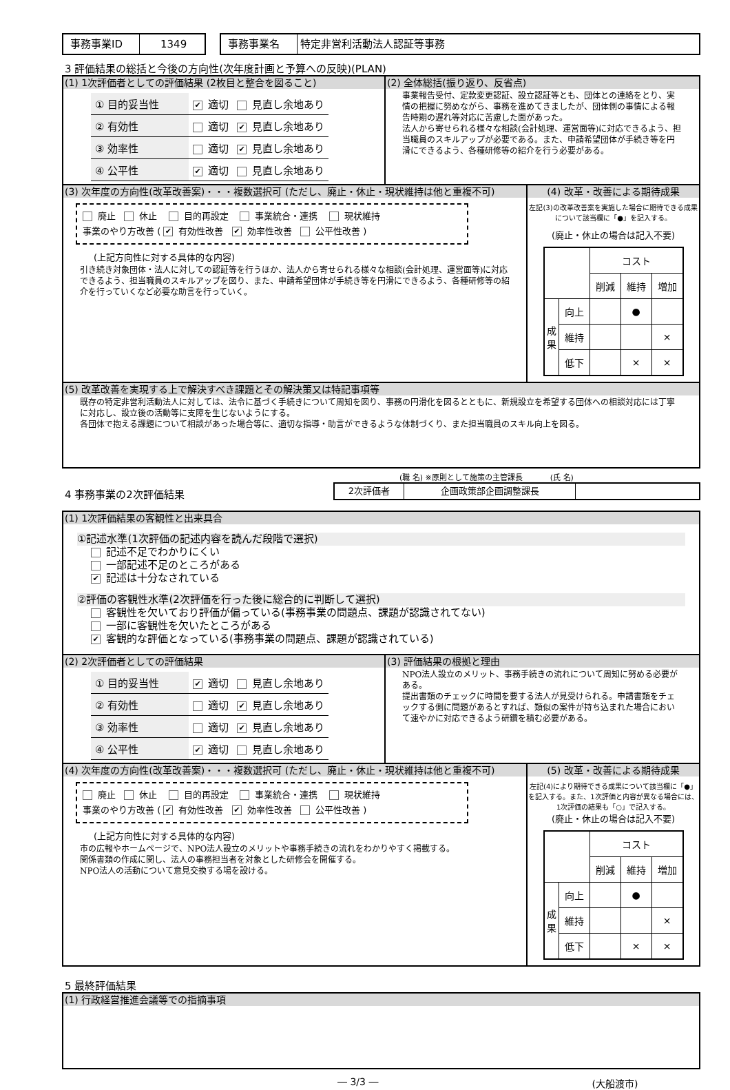事務事業ID 1349 事務事業名 特定非営利活動法人認証等事務
3 評価結果の総括と今後の方向性(次年度計画と予算への反映)(PLAN)
(1) 1次評価者としての評価結果 (2枚目と整合を図ること)
| ① 目的妥当性 | ✔ 適切 | 見直し余地あり |
| ② 有効性 | 適切 | ✔ 見直し余地あり |
| ③ 効率性 | 適切 | ✔ 見直し余地あり |
| ④ 公平性 | ✔ 適切 | 見直し余地あり |
(2) 全体総括(振り返り、反省点)
事業報告受付、定款変更認証、設立認証等とも、団体との連絡をとり、実情の把握に努めながら、事務を進めてきましたが、団体側の事情による報告時期の遅れ等対応に苦慮した面があった。
法人から寄せられる様々な相談(会計処理、運営面等)に対応できるよう、担当職員のスキルアップが必要である。また、申請希望団体が手続き等を円滑にできるよう、各種研修等の紹介を行う必要がある。
(3) 次年度の方向性(改革改善案)・・・複数選択可 (ただし、廃止・休止・現状維持は他と重複不可)
廃止 休止 目的再設定 事業統合・連携 現状維持
事業のやり方改善 ( ✔ 有効性改善 ✔ 効率性改善 公平性改善 )
(上記方向性に対する具体的な内容)
引き続き対象団体・法人に対しての認証等を行うほか、法人から寄せられる様々な相談(会計処理、運営面等)に対応できるよう、担当職員のスキルアップを図り、また、申請希望団体が手続き等を円滑にできるよう、各種研修等の紹介を行っていくなど必要な助言を行っていく。
(4) 改革・改善による期待成果
左記(3)の改革改善案を実施した場合に期待できる成果について該当欄に「●」を記入する。
(廃止・休止の場合は記入不要)
| | | コスト | | |
| | | 削減 | 維持 | 増加 |
| 成果 | 向上 | | ● | |
| | 維持 | | | × |
| | 低下 | | × | × |
(5) 改革改善を実現する上で解決すべき課題とその解決策又は特記事項等
既存の特定非営利活動法人に対しては、法令に基づく手続きについて周知を図り、事務の円滑化を図るとともに、新規設立を希望する団体への相談対応には丁寧に対応し、設立後の活動等に支障を生じないようにする。
各団体で抱える課題について相談があった場合等に、適切な指導・助言ができるような体制づくり、また担当職員のスキル向上を図る。
(職 名) ※原則として施策の主管課長 (氏 名)
4 事務事業の2次評価結果
2次評価者 企画政策部企画調整課長
(1) 1次評価結果の客観性と出来具合
①記述水準(1次評価の記述内容を読んだ段階で選択)
記述不足でわかりにくい
一部記述不足のところがある
✔ 記述は十分なされている
②評価の客観性水準(2次評価を行った後に総合的に判断して選択)
客観性を欠いており評価が偏っている(事務事業の問題点、課題が認識されてない)
一部に客観性を欠いたところがある
✔ 客観的な評価となっている(事務事業の問題点、課題が認識されている)
(2) 2次評価者としての評価結果
| ① 目的妥当性 | ✔ 適切 | 見直し余地あり |
| ② 有効性 | 適切 | ✔ 見直し余地あり |
| ③ 効率性 | 適切 | ✔ 見直し余地あり |
| ④ 公平性 | ✔ 適切 | 見直し余地あり |
(3) 評価結果の根拠と理由
NPO法人設立のメリット、事務手続きの流れについて周知に努める必要がある。
提出書類のチェックに時間を要する法人が見受けられる。申請書類をチェックする側に問題があるとすれば、類似の案件が持ち込まれた場合において速やかに対応できるよう研鑽を積む必要がある。
(4) 次年度の方向性(改革改善案)・・・複数選択可 (ただし、廃止・休止・現状維持は他と重複不可)
廃止 休止 目的再設定 事業統合・連携 現状維持
事業のやり方改善 ( ✔ 有効性改善 ✔ 効率性改善 公平性改善 )
(上記方向性に対する具体的な内容)
市の広報やホームページで、NPO法人設立のメリットや事務手続きの流れをわかりやすく掲載する。
関係書類の作成に関し、法人の事務担当者を対象とした研修会を開催する。
NPO法人の活動について意見交換する場を設ける。
(5) 改革・改善による期待成果
左記(4)により期待できる成果について該当欄に「●」を記入する。また、1次評価と内容が異なる場合には、1次評価の結果も「○」で記入する。
(廃止・休止の場合は記入不要)
| | | コスト | | |
| | | 削減 | 維持 | 増加 |
| 成果 | 向上 | | ● | |
| | 維持 | | | × |
| | 低下 | | × | × |
5 最終評価結果
(1) 行政経営推進会議等での指摘事項
― 3/3 ― (大船渡市)